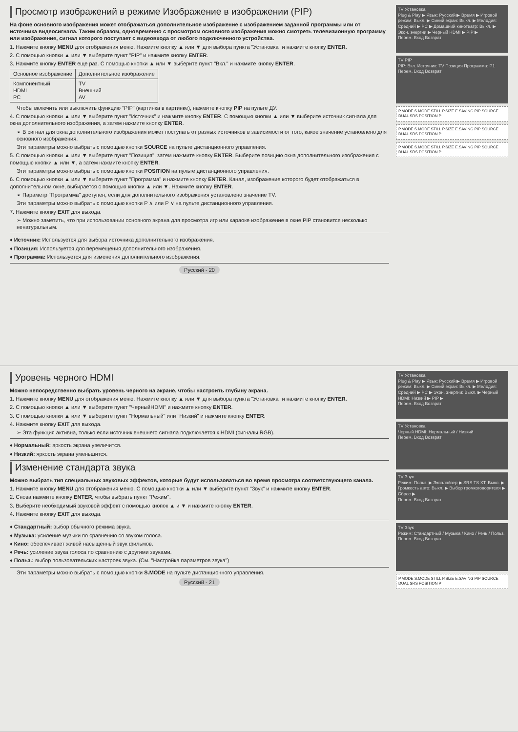Просмотр изображений в режиме Изображение в изображении (PIP)
На фоне основного изображения может отображаться дополнительное изображение с изображением заданной программы или от источника видеосигнала. Таким образом, одновременно с просмотром основного изображения можно смотреть телевизионную программу или изображение, сигнал которого поступает с видеовхода от любого подключенного устройства.
1. Нажмите кнопку MENU для отображения меню. Нажмите кнопку ▲ или ▼ для выбора пункта "Установка" и нажмите кнопку ENTER.
2. С помощью кнопки ▲ или ▼ выберите пункт "PIP" и нажмите кнопку ENTER.
3. Нажмите кнопку ENTER еще раз. С помощью кнопки ▲ или ▼ выберите пункт "Вкл." и нажмите кнопку ENTER.
| Основное изображение | Дополнительное изображение |
| --- | --- |
| Компонентный HDMI PC | TV Внешний AV |
Чтобы включить или выключить функцию "PIP" (картинка в картинке), нажмите кнопку PIP на пульте ДУ.
4. С помощью кнопки ▲ или ▼ выберите пункт "Источник" и нажмите кнопку ENTER. С помощью кнопки ▲ или ▼ выберите источник сигнала для окна дополнительного изображения, а затем нажмите кнопку ENTER.
➢ В сигнал для окна дополнительного изображения может поступать от разных источников в зависимости от того, какое значение установлено для основного изображения.
Эти параметры можно выбрать с помощью кнопки SOURCE на пульте дистанционного управления.
5. С помощью кнопки ▲ или ▼ выберите пункт "Позиция", затем нажмите кнопку ENTER. Выберите позицию окна дополнительного изображения с помощью кнопки ▲ или ▼, а затем нажмите кнопку ENTER.
Эти параметры можно выбрать с помощью кнопки POSITION на пульте дистанционного управления.
6. С помощью кнопки ▲ или ▼ выберите пункт "Программа" и нажмите кнопку ENTER. Канал, изображение которого будет отображаться в дополнительном окне, выбирается с помощью кнопки ▲ или ▼. Нажмите кнопку ENTER.
➢ Параметр "Программа" доступен, если для дополнительного изображения установлено значение TV.
Эти параметры можно выбрать с помощью кнопки P ∧ или P ∨ на пульте дистанционного управления.
7. Нажмите кнопку EXIT для выхода.
➢ Можно заметить, что при использовании основного экрана для просмотра игр или караоке изображение в окне PIP становится несколько ненатуральным.
♦ Источник: Используется для выбора источника дополнительного изображения.
♦ Позиция: Используется для перемещения дополнительного изображения.
♦ Программа: Используется для изменения дополнительного изображения.
Русский - 20
TV Установка
Plug & Play ▶ Язык: Русский ▶ Время ▶ Игровой режим: Выкл. ▶ Синий экран: Выкл. ▶ Мелодия: Средний ▶ PC ▶ Домашний кинотеатр: Выкл. ▶ Экон. энергии ▶ Черный HDMI ▶ PIP ▶
Перем. Вход Возврат
TV PIP
PIP: Вкл. Источник: TV Позиция Программа: P1
Перем. Вход Возврат
P.MODE S.MODE STILL P.SIZE E.SAVING PIP SOURCE DUAL SRS POSITION P
P.MODE S.MODE STILL P.SIZE E.SAVING PIP SOURCE DUAL SRS POSITION P
P.MODE S.MODE STILL P.SIZE E.SAVING PIP SOURCE DUAL SRS POSITION P
Уровень черного HDMI
Можно непосредственно выбрать уровень черного на экране, чтобы настроить глубину экрана.
1. Нажмите кнопку MENU для отображения меню. Нажмите кнопку ▲ или ▼ для выбора пункта "Установка" и нажмите кнопку ENTER.
2. С помощью кнопки ▲ или ▼ выберите пункт "ЧерныйHDMI" и нажмите кнопку ENTER.
3. С помощью кнопки ▲ или ▼ выберите пункт "Нормальный" или "Низкий" и нажмите кнопку ENTER.
4. Нажмите кнопку EXIT для выхода.
➢ Эта функция активна, только если источник внешнего сигнала подключается к HDMI (сигналы RGB).
♦ Нормальный: яркость экрана увеличится.
♦ Низкий: яркость экрана уменьшится.
Изменение стандарта звука
Можно выбрать тип специальных звуковых эффектов, которые будут использоваться во время просмотра соответствующего канала.
1. Нажмите кнопку MENU для отображения меню. С помощью кнопки ▲ или ▼ выберите пункт "Звук" и нажмите кнопку ENTER.
2. Снова нажмите кнопку ENTER, чтобы выбрать пункт "Режим".
3. Выберите необходимый звуковой эффект с помощью кнопок ▲ и ▼ и нажмите кнопку ENTER.
4. Нажмите кнопку EXIT для выхода.
♦ Стандартный: выбор обычного режима звука.
♦ Музыка: усиление музыки по сравнению со звуком голоса.
♦ Кино: обеспечивает живой насыщенный звук фильмов.
♦ Речь: усиление звука голоса по сравнению с другими звуками.
♦ Польз.: выбор пользовательских настроек звука. (См. "Настройка параметров звука")
Эти параметры можно выбрать с помощью кнопки S.MODE на пульте дистанционного управления.
Русский - 21
TV Установка
Plug & Play ▶ Язык: Русский ▶ Время ▶ Игровой режим: Выкл. ▶ Синий экран: Выкл. ▶ Мелодия: Средний ▶ PC ▶ Экон. энергии: Выкл. ▶ Черный HDMI: Низкий ▶ PIP ▶
Перем. Вход Возврат
TV Установка
Черный HDMI: Нормальный / Низкий
Перем. Вход Возврат
TV Звук
Режим: Польз. ▶ Эквалайзер ▶ SRS TS XT: Выкл. ▶ Громкость авто: Выкл. ▶ Выбор громкоговорителя ▶ Сброс ▶
Перем. Вход Возврат
TV Звук
Режим: Стандартный / Музыка / Кино / Речь / Польз.
Перем. Вход Возврат
P.MODE S.MODE STILL P.SIZE E.SAVING PIP SOURCE DUAL SRS POSITION P